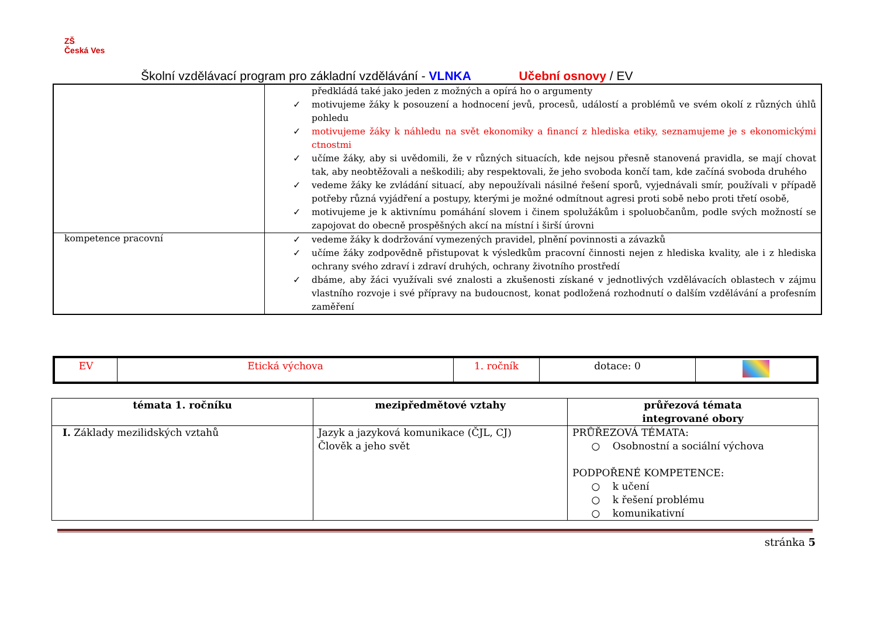ZŠ
Česká Ves
Školní vzdělávací program pro základní vzdělávání - VLNKA Učební osnovy / EV
| | předkládá také jako jeden z možných a opírá ho o argumenty ✓ motivujeme žáky k posouzení a hodnocení jevů, procesů, událostí a problémů ve svém okolí z různých úhlů pohledu ✓ motivujeme žáky k náhledu na svět ekonomiky a financí z hlediska etiky, seznamujeme je s ekonomickými ctnostmi ✓ učíme žáky, aby si uvědomili, že v různých situacích, kde nejsou přesně stanovená pravidla, se mají chovat tak, aby neobtěžovali a neškodili; aby respektovali, že jeho svoboda končí tam, kde začíná svoboda druhého ✓ vedeme žáky ke zvládání situací, aby nepoužívali násilné řešení sporů, vyjednávali smír, používali v případě potřeby různá vyjádření a postupy, kterými je možné odmítnout agresi proti sobě nebo proti třetí osobě, ✓ motivujeme je k aktivnímu pomáhání slovem i činem spolužákům i spoluobčanům, podle svých možností se zapojovat do obecně prospěšných akcí na místní i širší úrovni |
| kompetence pracovní | ✓ vedeme žáky k dodržování vymezených pravidel, plnění povinnosti a závazků ✓ učíme žáky zodpovědně přistupovat k výsledkům pracovní činnosti nejen z hlediska kvality, ale i z hlediska ochrany svého zdraví i zdraví druhých, ochrany životního prostředí ✓ dbáme, aby žáci využívali své znalosti a zkušenosti získané v jednotlivých vzdělávacích oblastech v zájmu vlastního rozvoje i své přípravy na budoucnost, konat podložená rozhodnutí o dalším vzdělávání a profesním zaměření |
| EV | Etická výchova | 1. ročník | dotace: 0 | |
| témata 1. ročníku | mezipředmětové vztahy | průřezová témata integrované obory |
| --- | --- | --- |
| I. Základy mezilidských vztahů | Jazyk a jazyková komunikace (ČJL, CJ) Člověk a jeho svět | PRŮŘEZOVÁ TÉMATA: ○ Osobnostní a sociální výchova PODPOŘENÉ KOMPETENCE: ○ k učení ○ k řešení problému ○ komunikativní |
stránka 5